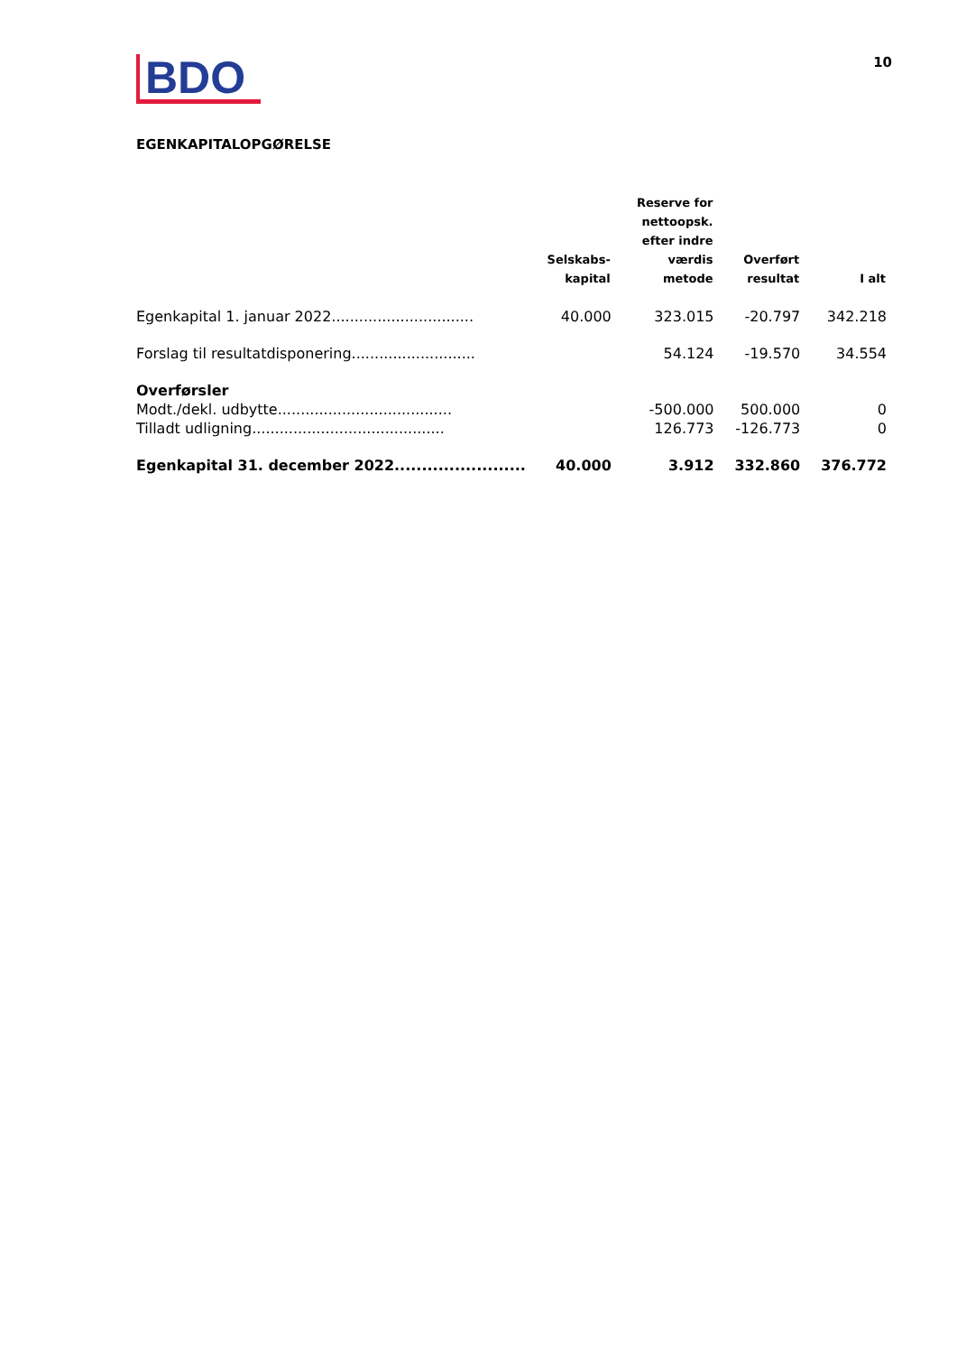BDO
10
EGENKAPITALOPGØRELSE
| | Selskabs- kapital | Reserve for nettoopsk. efter indre værdis metode | Overført resultat | I alt |
| --- | --- | --- | --- | --- |
| Egenkapital 1. januar 2022............................... | 40.000 | 323.015 | -20.797 | 342.218 |
| Forslag til resultatdisponering........................... | | 54.124 | -19.570 | 34.554 |
| Overførsler | | | | |
| Modt./dekl. udbytte...................................... | | -500.000 | 500.000 | 0 |
| Tilladt udligning.......................................... | | 126.773 | -126.773 | 0 |
| Egenkapital 31. december 2022........................ | 40.000 | 3.912 | 332.860 | 376.772 |